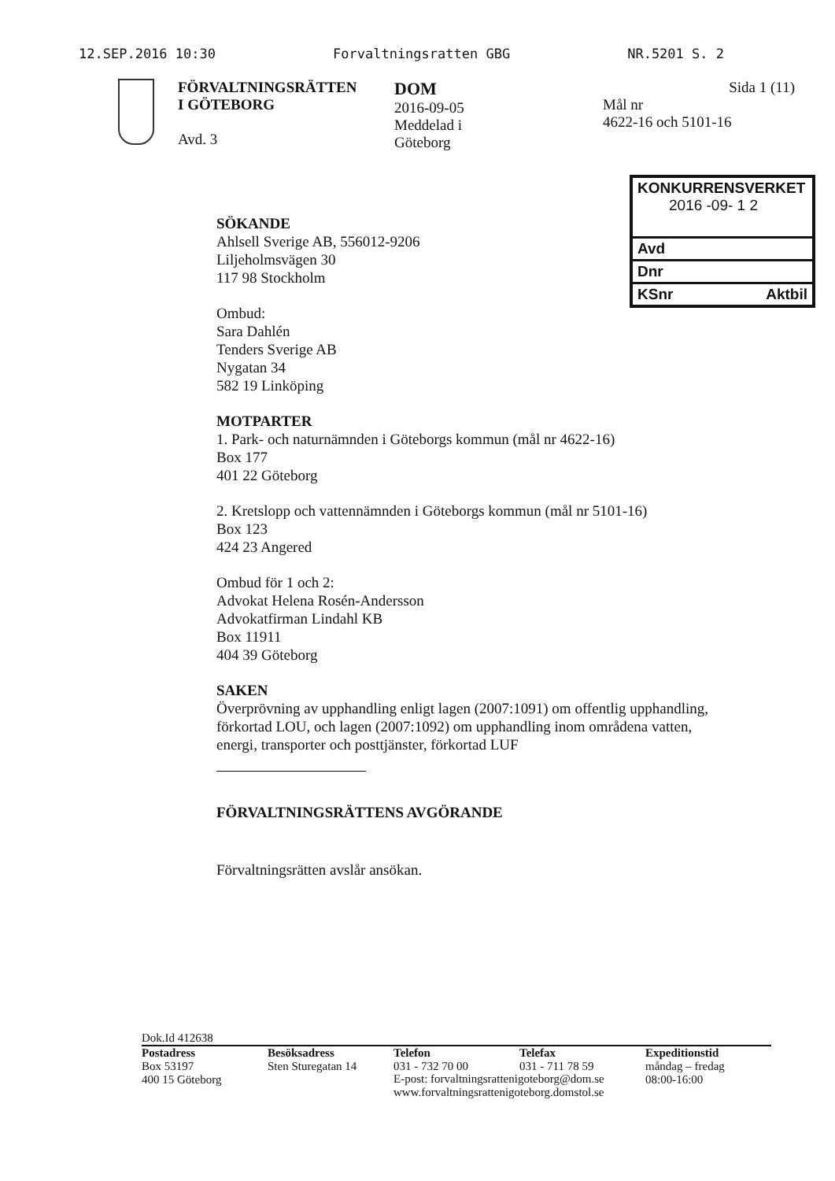12.SEP.2016 10:30 Forvaltningsratten GBG NR.5201 S. 2
FÖRVALTNINGSRÄTTEN
I GÖTEBORG
Avd. 3
DOM
2016-09-05
Meddelad i
Göteborg
Sida 1 (11)
Mål nr
4622-16 och 5101-16
KONKURRENSVERKET
2016 -09- 1 2
Avd
Dnr
KSnr Aktbil
SÖKANDE
Ahlsell Sverige AB, 556012-9206
Liljeholmsvägen 30
117 98 Stockholm
Ombud:
Sara Dahlén
Tenders Sverige AB
Nygatan 34
582 19 Linköping
MOTPARTER
1. Park- och naturnämnden i Göteborgs kommun (mål nr 4622-16)
Box 177
401 22 Göteborg
2. Kretslopp och vattennämnden i Göteborgs kommun (mål nr 5101-16)
Box 123
424 23 Angered
Ombud för 1 och 2:
Advokat Helena Rosén-Andersson
Advokatfirman Lindahl KB
Box 11911
404 39 Göteborg
SAKEN
Överprövning av upphandling enligt lagen (2007:1091) om offentlig upphandling, förkortad LOU, och lagen (2007:1092) om upphandling inom områdena vatten, energi, transporter och posttjänster, förkortad LUF
FÖRVALTNINGSRÄTTENS AVGÖRANDE
Förvaltningsrätten avslår ansökan.
Dok.Id 412638
Postadress
Box 53197
400 15 Göteborg
Besöksadress
Sten Sturegatan 14
Telefon
031 - 732 70 00
Telefax
031 - 711 78 59
Expeditionstid
måndag – fredag
08:00-16:00
E-post: forvaltningsrattenigoteborg@dom.se
www.forvaltningsrattenigoteborg.domstol.se